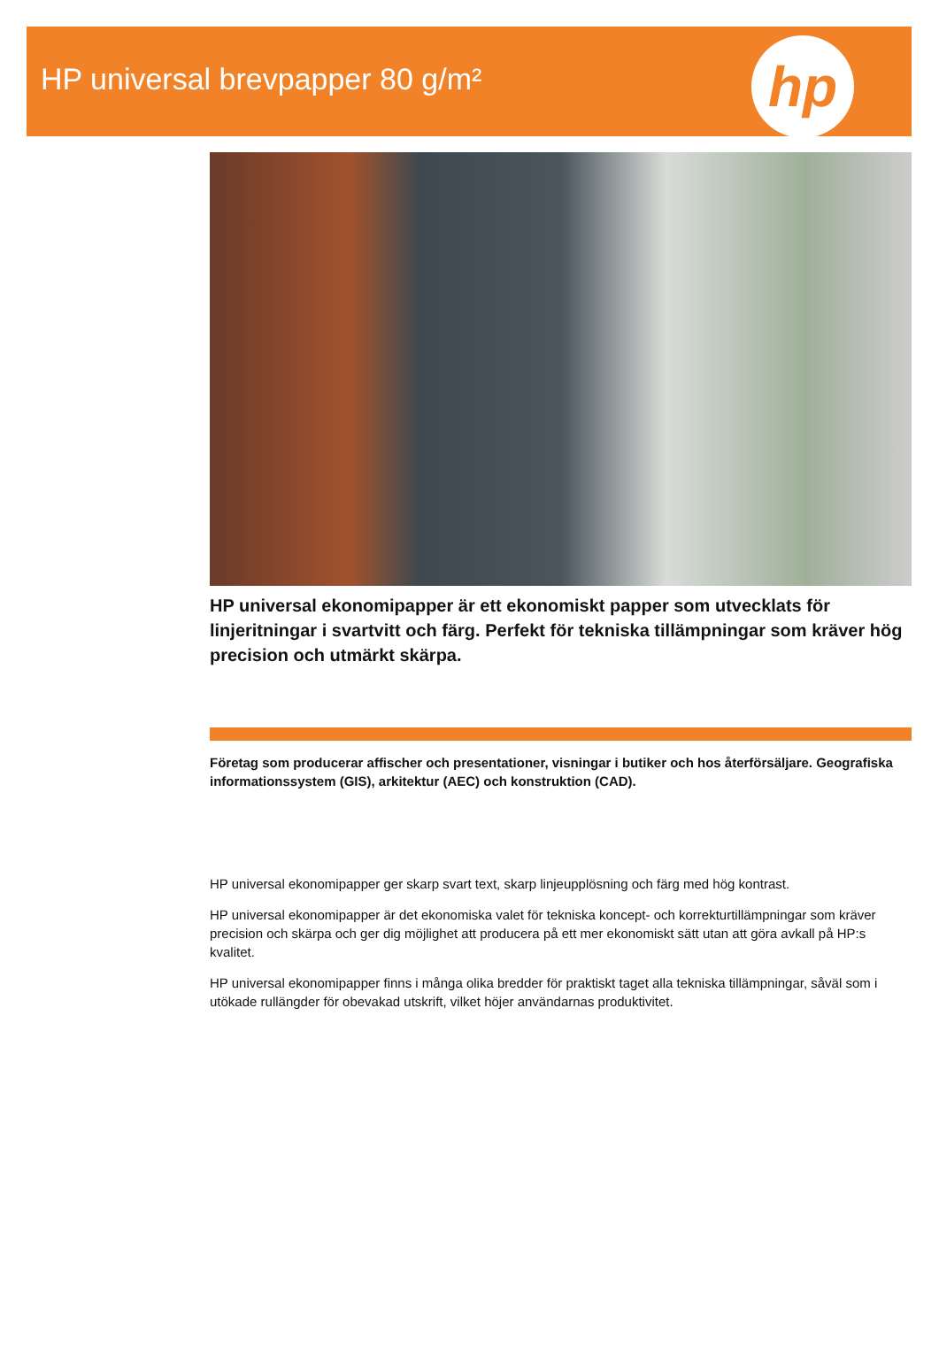HP universal brevpapper 80 g/m²
hp
HP universal ekonomipapper är ett ekonomiskt papper som utvecklats för linjeritningar i svartvitt och färg. Perfekt för tekniska tillämpningar som kräver hög precision och utmärkt skärpa.
Företag som producerar affischer och presentationer, visningar i butiker och hos återförsäljare. Geografiska informationssystem (GIS), arkitektur (AEC) och konstruktion (CAD).
HP universal ekonomipapper ger skarp svart text, skarp linjeupplösning och färg med hög kontrast.
HP universal ekonomipapper är det ekonomiska valet för tekniska koncept- och korrekturtillämpningar som kräver precision och skärpa och ger dig möjlighet att producera på ett mer ekonomiskt sätt utan att göra avkall på HP:s kvalitet.
HP universal ekonomipapper finns i många olika bredder för praktiskt taget alla tekniska tillämpningar, såväl som i utökade rullängder för obevakad utskrift, vilket höjer användarnas produktivitet.